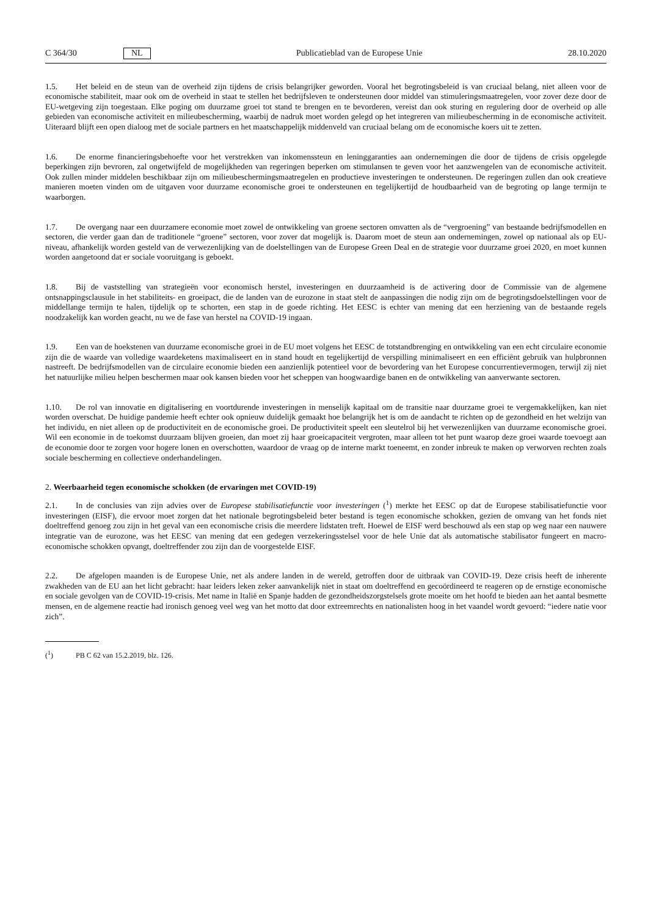C 364/30 NL Publicatieblad van de Europese Unie 28.10.2020
1.5. Het beleid en de steun van de overheid zijn tijdens de crisis belangrijker geworden. Vooral het begrotingsbeleid is van cruciaal belang, niet alleen voor de economische stabiliteit, maar ook om de overheid in staat te stellen het bedrijfsleven te ondersteunen door middel van stimuleringsmaatregelen, voor zover deze door de EU-wetgeving zijn toegestaan. Elke poging om duurzame groei tot stand te brengen en te bevorderen, vereist dan ook sturing en regulering door de overheid op alle gebieden van economische activiteit en milieubescherming, waarbij de nadruk moet worden gelegd op het integreren van milieubescherming in de economische activiteit. Uiteraard blijft een open dialoog met de sociale partners en het maatschappelijk middenveld van cruciaal belang om de economische koers uit te zetten.
1.6. De enorme financieringsbehoefte voor het verstrekken van inkomenssteun en leninggaranties aan ondernemingen die door de tijdens de crisis opgelegde beperkingen zijn bevroren, zal ongetwijfeld de mogelijkheden van regeringen beperken om stimulansen te geven voor het aanzwengelen van de economische activiteit. Ook zullen minder middelen beschikbaar zijn om milieubeschermingsmaatregelen en productieve investeringen te ondersteunen. De regeringen zullen dan ook creatieve manieren moeten vinden om de uitgaven voor duurzame economische groei te ondersteunen en tegelijkertijd de houdbaarheid van de begroting op lange termijn te waarborgen.
1.7. De overgang naar een duurzamere economie moet zowel de ontwikkeling van groene sectoren omvatten als de “vergroening” van bestaande bedrijfsmodellen en sectoren, die verder gaan dan de traditionele “groene” sectoren, voor zover dat mogelijk is. Daarom moet de steun aan ondernemingen, zowel op nationaal als op EU-niveau, afhankelijk worden gesteld van de verwezenlijking van de doelstellingen van de Europese Green Deal en de strategie voor duurzame groei 2020, en moet kunnen worden aangetoond dat er sociale vooruitgang is geboekt.
1.8. Bij de vaststelling van strategieën voor economisch herstel, investeringen en duurzaamheid is de activering door de Commissie van de algemene ontsnappingsclausule in het stabiliteits- en groeipact, die de landen van de eurozone in staat stelt de aanpassingen die nodig zijn om de begrotingsdoelstellingen voor de middellange termijn te halen, tijdelijk op te schorten, een stap in de goede richting. Het EESC is echter van mening dat een herziening van de bestaande regels noodzakelijk kan worden geacht, nu we de fase van herstel na COVID-19 ingaan.
1.9. Een van de hoekstenen van duurzame economische groei in de EU moet volgens het EESC de totstandbrenging en ontwikkeling van een echt circulaire economie zijn die de waarde van volledige waardeketens maximaliseert en in stand houdt en tegelijkertijd de verspilling minimaliseert en een efficiënt gebruik van hulpbronnen nastreeft. De bedrijfsmodellen van de circulaire economie bieden een aanzienlijk potentieel voor de bevordering van het Europese concurrentievermogen, terwijl zij niet het natuurlijke milieu helpen beschermen maar ook kansen bieden voor het scheppen van hoogwaardige banen en de ontwikkeling van aanverwante sectoren.
1.10. De rol van innovatie en digitalisering en voortdurende investeringen in menselijk kapitaal om de transitie naar duurzame groei te vergemakkelijken, kan niet worden overschat. De huidige pandemie heeft echter ook opnieuw duidelijk gemaakt hoe belangrijk het is om de aandacht te richten op de gezondheid en het welzijn van het individu, en niet alleen op de productiviteit en de economische groei. De productiviteit speelt een sleutelrol bij het verwezenlijken van duurzame economische groei. Wil een economie in de toekomst duurzaam blijven groeien, dan moet zij haar groeicapaciteit vergroten, maar alleen tot het punt waarop deze groei waarde toevoegt aan de economie door te zorgen voor hogere lonen en overschotten, waardoor de vraag op de interne markt toeneemt, en zonder inbreuk te maken op verworven rechten zoals sociale bescherming en collectieve onderhandelingen.
2. Weerbaarheid tegen economische schokken (de ervaringen met COVID-19)
2.1. In de conclusies van zijn advies over de Europese stabilisatiefunctie voor investeringen (<sup>1</sup>) merkte het EESC op dat de Europese stabilisatiefunctie voor investeringen (EISF), die ervoor moet zorgen dat het nationale begrotingsbeleid beter bestand is tegen economische schokken, gezien de omvang van het fonds niet doeltreffend genoeg zou zijn in het geval van een economische crisis die meerdere lidstaten treft. Hoewel de EISF werd beschouwd als een stap op weg naar een nauwere integratie van de eurozone, was het EESC van mening dat een gedegen verzekeringsstelsel voor de hele Unie dat als automatische stabilisator fungeert en macro-economische schokken opvangt, doeltreffender zou zijn dan de voorgestelde EISF.
2.2. De afgelopen maanden is de Europese Unie, net als andere landen in de wereld, getroffen door de uitbraak van COVID-19. Deze crisis heeft de inherente zwakheden van de EU aan het licht gebracht: haar leiders leken zeker aanvankelijk niet in staat om doeltreffend en gecoördineerd te reageren op de ernstige economische en sociale gevolgen van de COVID-19-crisis. Met name in Italië en Spanje hadden de gezondheidszorgstelsels grote moeite om het hoofd te bieden aan het aantal besmette mensen, en de algemene reactie had ironisch genoeg veel weg van het motto dat door extreemrechts en nationalisten hoog in het vaandel wordt gevoerd: “iedere natie voor zich”.
(<sup>1</sup>) PB C 62 van 15.2.2019, blz. 126.